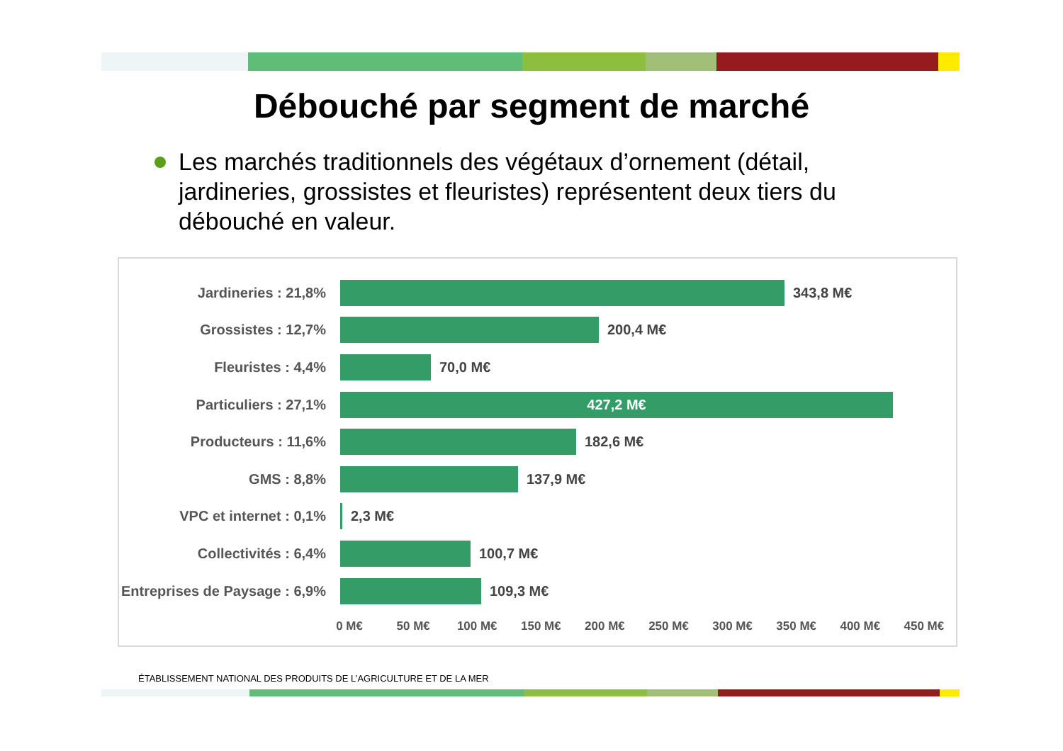Débouché par segment de marché
Les marchés traditionnels des végétaux d’ornement (détail, jardineries, grossistes et fleuristes) représentent deux tiers du débouché en valeur.
Jardineries : 21,8% 343,8 M€
Grossistes : 12,7% 200,4 M€
Fleuristes : 4,4% 70,0 M€
Particuliers : 27,1%
427,2 M€
Producteurs : 11,6% 182,6 M€
GMS : 8,8% 137,9 M€
VPC et internet : 0,1% 2,3 M€
Collectivités : 6,4% 100,7 M€
Entreprises de Paysage : 6,9%
109,3 M€
0 M€ 50 M€ 100 M€ 150 M€ 200 M€ 250 M€ 300 M€ 350 M€ 400 M€ 450 M€
ÉTABLISSEMENT NATIONAL DES PRODUITS DE L’AGRICULTURE ET DE LA MER